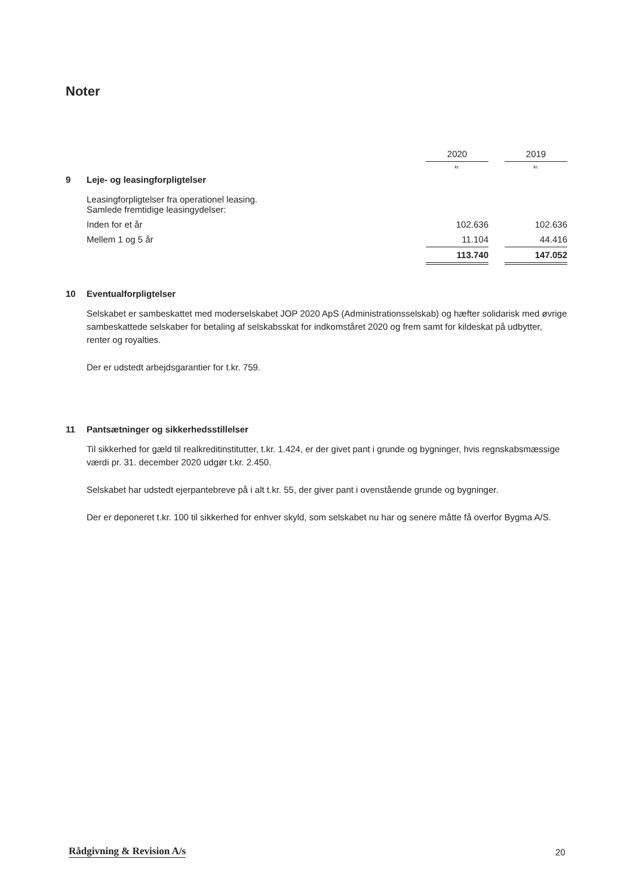Noter
| | | 2020 | | 2019 |
| | | kr. | | kr. |
| 9 | Leje- og leasingforpligtelser | | | |
| | Leasingforpligtelser fra operationel leasing. Samlede fremtidige leasingydelser: | | | |
| | Inden for et år | 102.636 | | 102.636 |
| | Mellem 1 og 5 år | 11.104 | | 44.416 |
| | | 113.740 | | 147.052 |
10 Eventualforpligtelser
Selskabet er sambeskattet med moderselskabet JOP 2020 ApS (Administrationsselskab) og hæfter solidarisk med øvrige sambeskattede selskaber for betaling af selskabsskat for indkomståret 2020 og frem samt for kildeskat på udbytter, renter og royalties.
Der er udstedt arbejdsgarantier for t.kr. 759.
11 Pantsætninger og sikkerhedsstillelser
Til sikkerhed for gæld til realkreditinstitutter, t.kr. 1.424, er der givet pant i grunde og bygninger, hvis regnskabsmæssige værdi pr. 31. december 2020 udgør t.kr. 2.450.
Selskabet har udstedt ejerpantebreve på i alt t.kr. 55, der giver pant i ovenstående grunde og bygninger.
Der er deponeret t.kr. 100 til sikkerhed for enhver skyld, som selskabet nu har og senere måtte få overfor Bygma A/S.
Rådgivning & Revision A/s 20